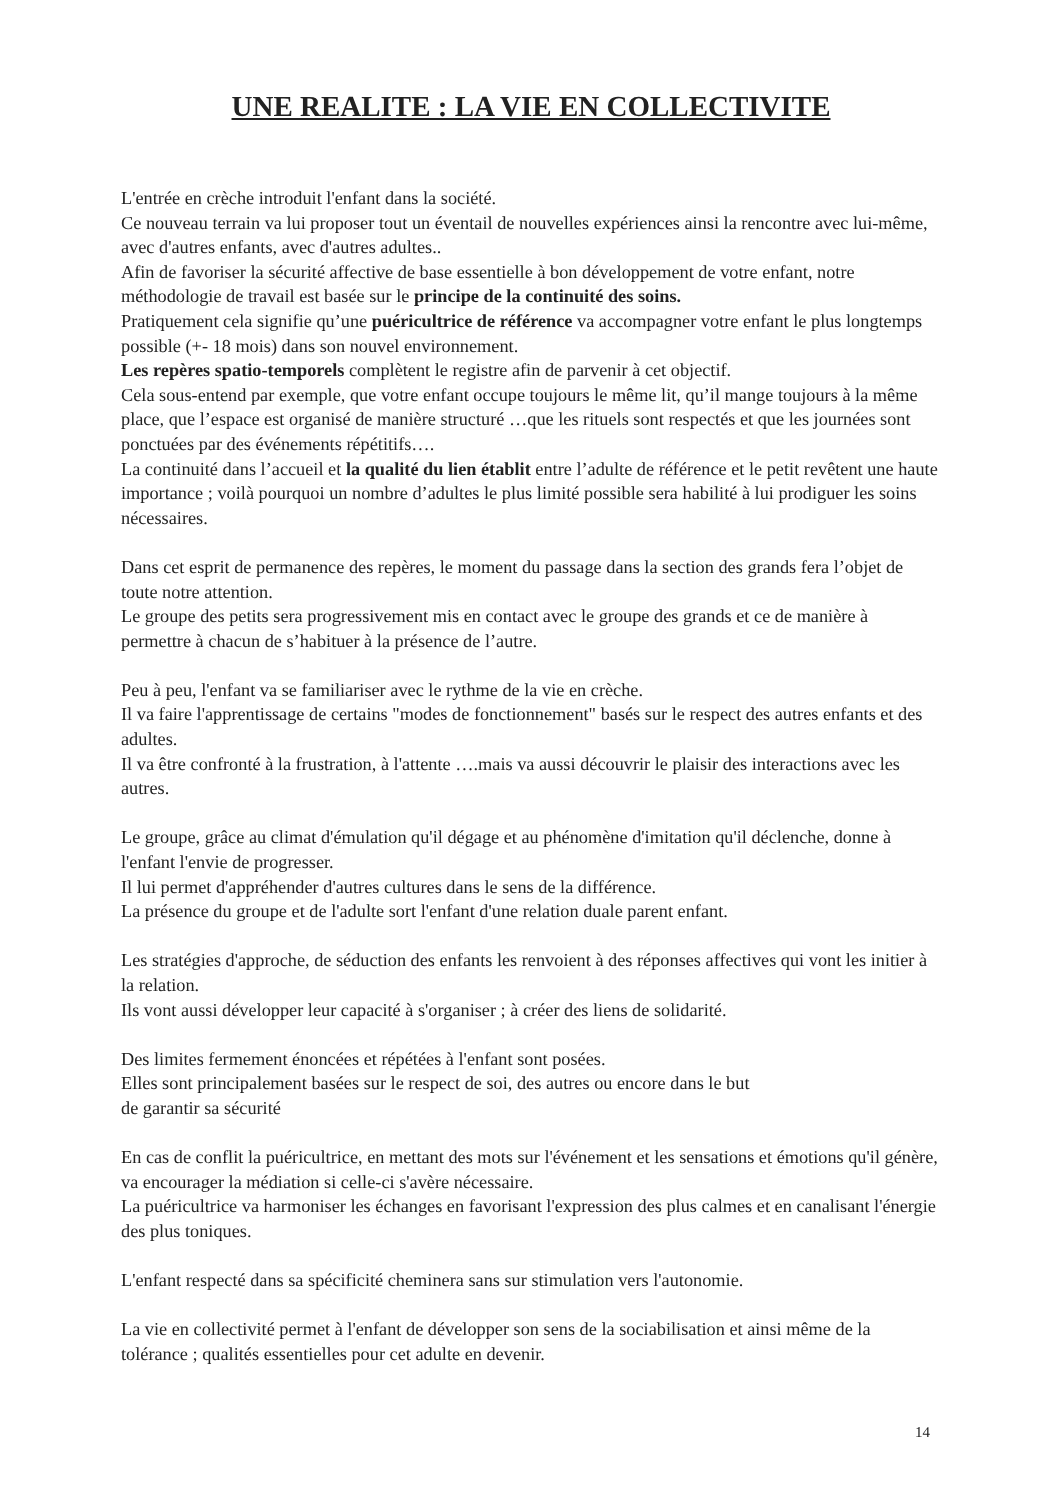UNE REALITE : LA VIE EN COLLECTIVITE
L'entrée en crèche introduit l'enfant dans la société.
Ce nouveau terrain va lui proposer tout un éventail de nouvelles expériences ainsi la rencontre avec lui-même, avec d'autres enfants, avec d'autres adultes..
Afin de favoriser la sécurité affective de base essentielle à bon développement de votre enfant, notre méthodologie de travail est basée sur le principe de la continuité des soins.
Pratiquement cela signifie qu’une puéricultrice de référence va accompagner votre enfant le plus longtemps possible (+- 18 mois) dans son nouvel environnement.
Les repères spatio-temporels complètent le registre afin de parvenir à cet objectif.
Cela sous-entend par exemple, que votre enfant occupe toujours le même lit, qu’il mange toujours à la même place, que l’espace est organisé de manière structuré …que les rituels sont respectés et que les journées sont ponctuées par des événements répétitifs….
La continuité dans l’accueil et la qualité du lien établit entre l’adulte de référence et le petit revêtent une haute importance ; voilà pourquoi un nombre d’adultes le plus limité possible sera habilité à lui prodiguer les soins nécessaires.
Dans cet esprit de permanence des repères, le moment du passage dans la section des grands fera l’objet de toute notre attention.
Le groupe des petits sera progressivement mis en contact avec le groupe des grands et ce de manière à permettre à chacun de s’habituer à la présence de l’autre.
Peu à peu, l'enfant va se familiariser avec le rythme de la vie en crèche.
Il va faire l'apprentissage de certains "modes de fonctionnement" basés sur le respect des autres enfants et des adultes.
Il va être confronté à la frustration, à l'attente ….mais va aussi découvrir le plaisir des interactions avec les autres.
Le groupe, grâce au climat d'émulation qu'il dégage et au phénomène d'imitation qu'il déclenche, donne à l'enfant l'envie de progresser.
Il lui permet d'appréhender d'autres cultures dans le sens de la différence.
La présence du groupe et de l'adulte sort l'enfant d'une relation duale parent enfant.
Les stratégies d'approche, de séduction des enfants les renvoient à des réponses affectives qui vont les initier à la relation.
Ils vont aussi développer leur capacité à s'organiser ; à créer des liens de solidarité.
Des limites fermement énoncées et répétées à l'enfant sont posées.
Elles sont principalement basées sur le respect de soi, des autres ou encore dans le but
de garantir sa sécurité
En cas de conflit la puéricultrice, en mettant des mots sur l'événement et les sensations et émotions qu'il génère, va encourager la médiation si celle-ci s'avère nécessaire.
La puéricultrice va harmoniser les échanges en favorisant l'expression des plus calmes et en canalisant l'énergie des plus toniques.
L'enfant respecté dans sa spécificité cheminera sans sur stimulation vers l'autonomie.
La vie en collectivité permet à l'enfant de développer son sens de la sociabilisation et ainsi même de la tolérance ; qualités essentielles pour cet adulte en devenir.
14